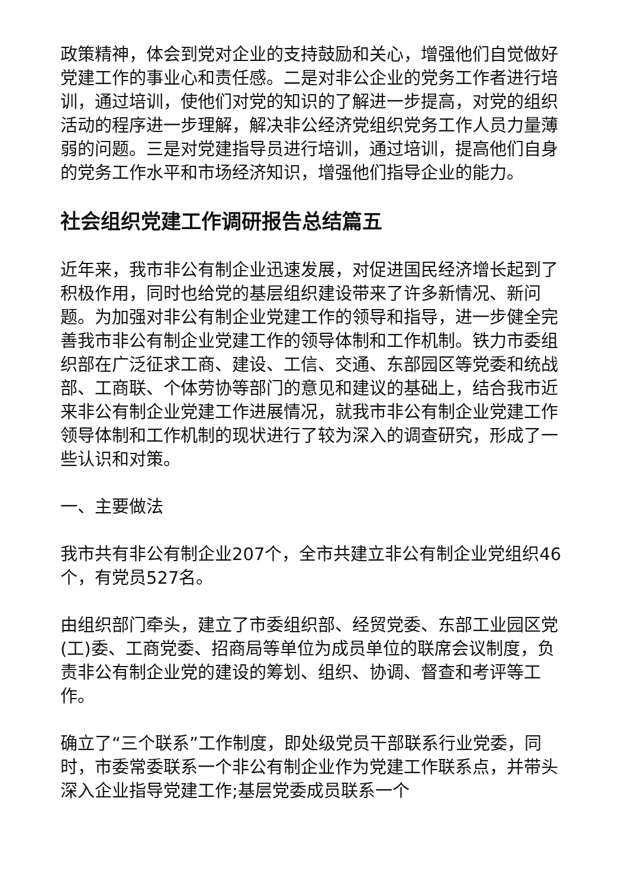政策精神，体会到党对企业的支持鼓励和关心，增强他们自觉做好党建工作的事业心和责任感。二是对非公企业的党务工作者进行培训，通过培训，使他们对党的知识的了解进一步提高，对党的组织活动的程序进一步理解，解决非公经济党组织党务工作人员力量薄弱的问题。三是对党建指导员进行培训，通过培训，提高他们自身的党务工作水平和市场经济知识，增强他们指导企业的能力。
社会组织党建工作调研报告总结篇五
近年来，我市非公有制企业迅速发展，对促进国民经济增长起到了积极作用，同时也给党的基层组织建设带来了许多新情况、新问题。为加强对非公有制企业党建工作的领导和指导，进一步健全完善我市非公有制企业党建工作的领导体制和工作机制。铁力市委组织部在广泛征求工商、建设、工信、交通、东部园区等党委和统战部、工商联、个体劳协等部门的意见和建议的基础上，结合我市近来非公有制企业党建工作进展情况，就我市非公有制企业党建工作领导体制和工作机制的现状进行了较为深入的调查研究，形成了一些认识和对策。
一、主要做法
我市共有非公有制企业207个，全市共建立非公有制企业党组织46个，有党员527名。
由组织部门牵头，建立了市委组织部、经贸党委、东部工业园区党(工)委、工商党委、招商局等单位为成员单位的联席会议制度，负责非公有制企业党的建设的筹划、组织、协调、督查和考评等工作。
确立了“三个联系”工作制度，即处级党员干部联系行业党委，同时，市委常委联系一个非公有制企业作为党建工作联系点，并带头深入企业指导党建工作;基层党委成员联系一个